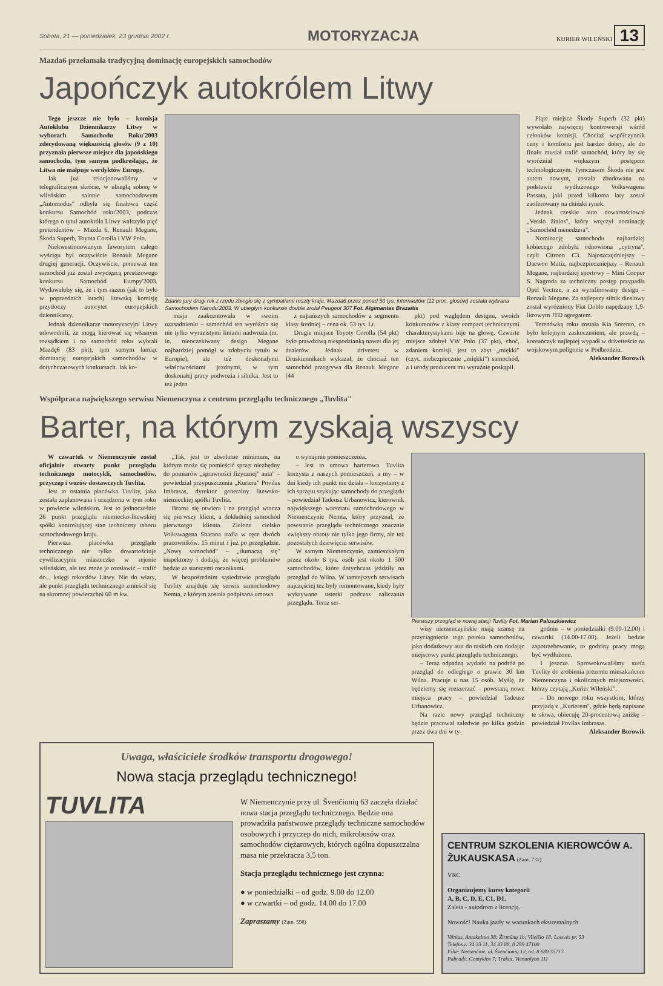Sobota, 21 — poniedziałek, 23 grudnia 2002 r. MOTORYZACJA KURIER WILEŃSKI 13
Mazda6 przełamała tradycyjną dominację europejskich samochodów
Japończyk autokrólem Litwy
Tego jeszcze nie było – komisja Autoklubu Dziennikarzy Litwy w wyborach Samochodu Roku'2003 zdecydowaną większością głosów (9 z 10) przyznała pierwsze miejsce dla japońskiego samochodu, tym samym podkreślając, że Litwa nie małpuje werdyktów Europy.
Jak już relacjonowaliśmy w telegraficznym skrócie, w ubiegłą sobotę w wileńskim salonie samochodowym „Automodus" odbyła się finałowa część konkursu Samochód roku'2003, podczas którego o tytuł autokróla Litwy walczyło pięć pretendentów – Mazda 6, Renault Megane, Škoda Superb, Toyota Corolla i VW Polo.
Niekwestionowanym faworytem całego wyścigu był oczywiście Renault Megane drugiej generacji. Oczywiście, ponieważ ten samochód już został zwycięzcą prestiżowego konkursu Samochód Europy'2003. Wydawałoby się, że i tym razem (jak to było w poprzednich latach) litewską komisję przytłoczy autorytet europejskich dziennikarzy.
Jednak dziennikarze motoryzacyjni Litwy udowodnili, że mogą kierować się własnym rozsądkiem i na samochód roku wybrali Mazdę6 (83 pkt), tym samym łamiąc dominację europejskich samochodów w dotychczasowych konkursach. Jak ko-
Zdanie jury drugi rok z rzędu zbiegło się z sympatiami reszty kraju. Mazda6 przez ponad 50 tys. internautów (12 proc. głosów) została wybrana Samochodem Narodu'2003. W ubiegłym konkursie double zrobił Peugeot 307 Fot. Algimantas Brazaitis
misja zaakcentowała w swoim uzasadnieniu – samochód ten wyróżnia się nie tylko wyrazistymi liniami nadwozia (m. in. nieoczekiwany design Megane najbardziej pomógł w zdobyciu tytułu w Europie), ale też doskonałymi właściwościami jezdnymi, w tym doskonałej pracy podwozia i silnika. Jest to też jeden
z najtańszych samochodów z segmentu klasy średniej – cena ok. 53 tys. Lt.
Drugie miejsce Toyoty Corolla (54 pkt) było prawdziwą niespodzianką nawet dla jej dealerów. Jednak drivetest w Druskiennikach wykazał, że chociaż ten samochód przegrywa dla Renault Megane (44
pkt) pod względem designu, swoich konkurentów z klasy compact technicznymi charakterystykami bije na głowę. Czwarte miejsce zdobył VW Polo (37 pkt), choć, zdaniem komisji, jest to zbyt „miękki" (czyt. niebezpiecznie „miękki") samochód, a i urody producent mu wyraźnie poskąpił.
Piąte miejsce Škody Superb (32 pkt) wywołało najwięcej kontrowersji wśród członków komisji. Chociaż współczynnik ceny i komfortu jest bardzo dobry, ale do finału musiał trafić samochód, który by się wyróżniał większym postępem technologicznym. Tymczasem Škoda nie jest autem nowym, została zbudowana na podstawie wydłużonego Volkswagena Passata, jaki przed kilkoma laty został zaoferowany na chiński rynek.
Jednak czeskie auto dowartościował „Verslo žinios", który wręczył nominację „Samochód menedżera".
Nominację samochodu najbardziej kobiecego zdobyła odnowiona „cytryna", czyli Citroen C3. Najoszczędniejszy – Daewoo Matiz, najbezpieczniejszy – Renault Megane, najbardziej sportowy – Mini Cooper S. Nagroda za techniczny postęp przypadła Opel Vectrze, a za wyrafinowany design – Renault Megane. Za najlepszy silnik dieslowy został wyróżniony Fiat Doblo napędzany 1,9-litrowym JTD agregatem.
Terenówką roku została Kia Sorento, co było kolejnym zaskoczeniem, ale prawdą – koreańczyk najlepiej wypadł w drivetteście na wojskowym poligonie w Podbrodziu.
Aleksander Borowik
Współpraca największego serwisu Niemenczyna z centrum przeglądu technicznego „Tuvlita"
Barter, na którym zyskają wszyscy
W czwartek w Niemenczynie został oficjalnie otwarty punkt przeglądu technicznego motocykli, samochodów, przyczep i wozów dostawczych Tuvlita.
Jest to ostatnia placówka Tuvlity, jaka została zaplanowana i urządzona w tym roku w powiecie wileńskim. Jest to jednocześnie 26 punkt przeglądu niemiecko-litewskiej spółki kontrolującej stan techniczny taboru samochodowego kraju.
Pierwsza placówka przeglądu technicznego nie tylko dowartościuje cywilizacyjnie miasteczko w rejonie wileńskim, ale też może je rozsławić – trafić do... księgi rekordów Litwy. Nie do wiary, ale punkt przeglądu technicznego zmieścił się na skromnej powierzchni 60 m kw.
„Tak, jest to absolutne minimum, na którym może się pomieścić sprzęt niezbędny do pomiarów „sprawności fizycznej" auta" – powiedział przypuszczenia „Kuriera" Povilas Imbrasas, dyrektor generalny litewsko-niemieckiej spółki Tuvlita.
Brama się otwiera i na przegląd wtacza się pierwszy klient, a dokładniej samochód pierwszego klienta. Zielone cielsko Volkswagena Sharana trafia w ręce dwóch pracowników. 15 minut i już po przeglądzie. „Nowy samochód" – „tłumaczą się" inspektorzy i dodają, że więcej problemów będzie ze starszymi rocznikami.
W bezpośrednim sąsiedztwie przeglądu Tuvlity znajduje się serwis samochodowy Nemta, z którym została podpisana umowa
o wynajmie pomieszczenia.
– Jest to umowa barterowa. Tuvlita korzysta z naszych pomieszczeń, a my – w dni kiedy ich punkt nie działa – korzystamy z ich sprzętu szykując samochody do przeglądu – powiedział Tadeusz Urbanowicz, kierownik największego warsztatu samochodowego w Niemenczynie Nemta, który przyznał, że powstanie przeglądu technicznego znacznie zwiększy obroty nie tylko jego firmy, ale też pozostałych dziewięciu serwisów.
W samym Niemenczynie, zamieszkałym przez około 6 tys. osób jest około 1 500 samochodów, które dotychczas jeździły na przegląd do Wilna. W tamtejszych serwisach najczęściej też były remontowane, kiedy były wykrywane usterki podczas zaliczania przeglądu. Teraz ser-
Pierwszy przegląd w nowej stacji Tuvlity Fot. Marian Paluszkiewicz
wisy niemenczyńskie mają szansę na przyciągnięcie tego potoku samochodów, jako dodatkowy atut do niskich cen dodając miejscowy punkt przeglądu technicznego.
– Teraz odpadną wydatki na podróż po przegląd do odległego o prawie 30 km Wilna. Pracuje u nas 15 osób. Myślę, że będziemy się rozszerzać – powstaną nowe miejsca pracy – powiedział Tadeusz Urbanowicz.
Na razie nowy przegląd techniczny będzie pracował zaledwie po kilka godzin przez dwa dni w ty-
godniu – w poniedziałki (9.00-12.00) i czwartki (14.00-17.00). Jeżeli będzie zapotrzebowanie, to godziny pracy mogą być wydłużone.
I jeszcze. Sprowokowaliśmy szefa Tuvlity do zrobienia prezentu mieszkańcom Niemenczyna i okolicznych miejscowości, którzy czytają „Kurier Wileński".
– Do nowego roku wszystkim, którzy przyjadą z „Kurierem", gdzie będą napisane te słowa, obiecuję 20-procentową zniżkę – powiedział Povilas Imbrasas.
Aleksander Borowik
Uwaga, właściciele środków transportu drogowego!
Nowa stacja przeglądu technicznego!
TUVLITA
W Niemenczynie przy ul. Švenčionių 63 zaczęła działać nowa stacja przeglądu technicznego. Będzie ona prowadziła państwowe przeglądy techniczne samochodów osobowych i przyczep do nich, mikrobusów oraz samochodów ciężarowych, których ogólna dopuszczalna masa nie przekracza 3,5 ton.
Stacja przeglądu technicznego jest czynna:
● w poniedziałki – od godz. 9.00 do 12.00
● w czwartki – od godz. 14.00 do 17.00
Zapraszamy (Zam. 598)
CENTRUM SZKOLENIA KIEROWCÓW A. ŽUKAUSKASA (Zam. 731)
VRC
Organizujemy kursy kategorii
A, B, C, D, E, C1, D1.
Zaleta - autodrom z licencją.
Nowość! Nauka jazdy w warunkach ekstremalnych
Vilnius, Antakalnio 38; Žirmūnų 1b; Vileišio 18; Laisvės pr. 53
Telefony: 34 33 11, 34 33 88, 8 299 47100
Filie: Nemenčinė, ul. Švenčionių 12, tel. 8 689 55717
Pabradė, Gamyklos 7; Trakai, Vienuolyno 111